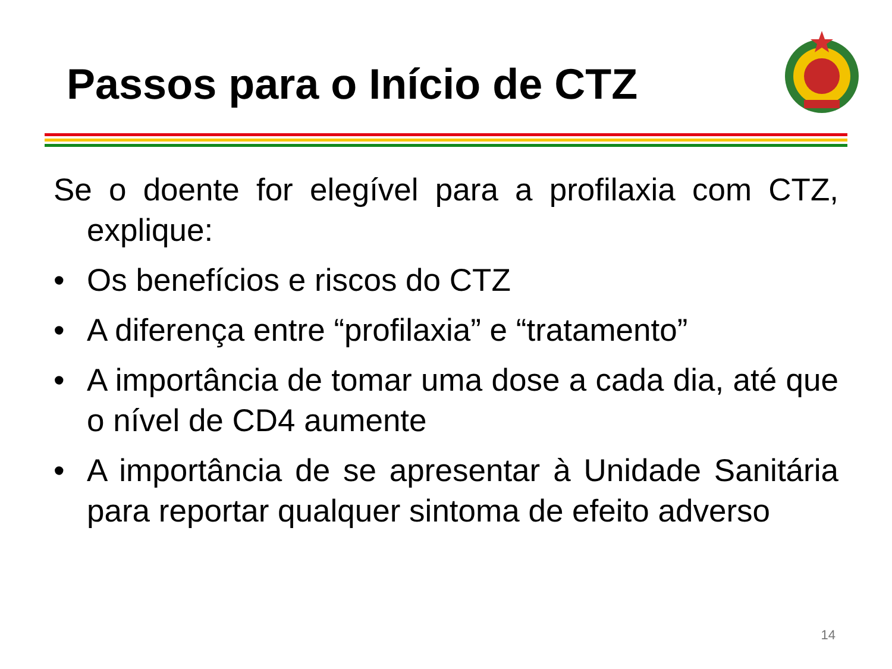Passos para o Início de CTZ
Se o doente for elegível para a profilaxia com CTZ, explique:
• Os benefícios e riscos do CTZ
• A diferença entre “profilaxia” e “tratamento”
• A importância de tomar uma dose a cada dia, até que o nível de CD4 aumente
• A importância de se apresentar à Unidade Sanitária para reportar qualquer sintoma de efeito adverso
14